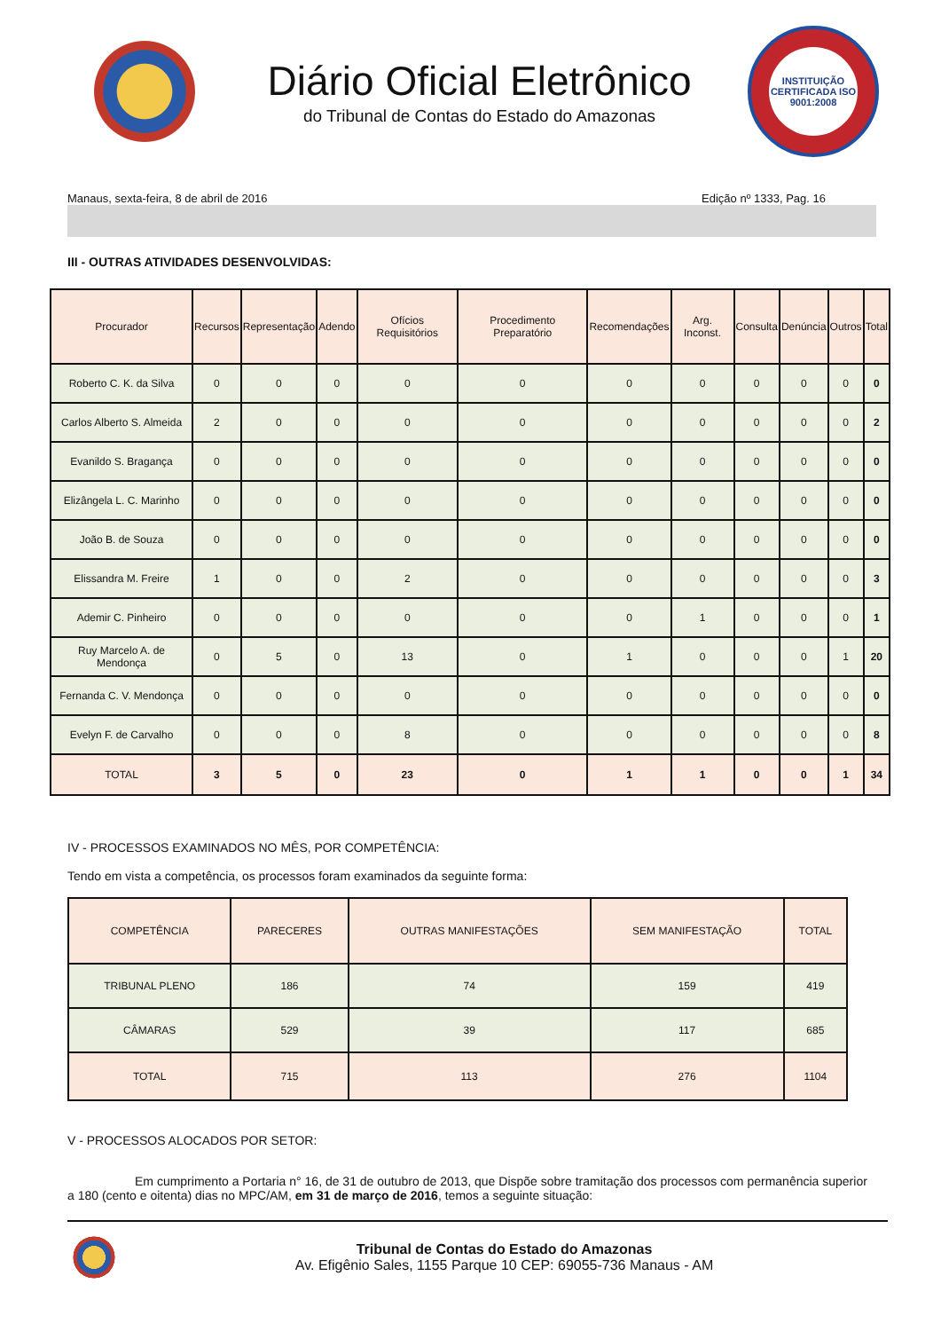Diário Oficial Eletrônico
do Tribunal de Contas do Estado do Amazonas
INSTITUIÇÃO CERTIFICADA ISO 9001:2008
Manaus, sexta-feira, 8 de abril de 2016 Edição nº 1333, Pag. 16
III - OUTRAS ATIVIDADES DESENVOLVIDAS:
| Procurador | Recursos | Representação | Adendo | Ofícios Requisitórios | Procedimento Preparatório | Recomendações | Arg. Inconst. | Consulta | Denúncia | Outros | Total |
| --- | --- | --- | --- | --- | --- | --- | --- | --- | --- | --- | --- |
| Roberto C. K. da Silva | 0 | 0 | 0 | 0 | 0 | 0 | 0 | 0 | 0 | 0 | 0 |
| Carlos Alberto S. Almeida | 2 | 0 | 0 | 0 | 0 | 0 | 0 | 0 | 0 | 0 | 2 |
| Evanildo S. Bragança | 0 | 0 | 0 | 0 | 0 | 0 | 0 | 0 | 0 | 0 | 0 |
| Elizângela L. C. Marinho | 0 | 0 | 0 | 0 | 0 | 0 | 0 | 0 | 0 | 0 | 0 |
| João B. de Souza | 0 | 0 | 0 | 0 | 0 | 0 | 0 | 0 | 0 | 0 | 0 |
| Elissandra M. Freire | 1 | 0 | 0 | 2 | 0 | 0 | 0 | 0 | 0 | 0 | 3 |
| Ademir C. Pinheiro | 0 | 0 | 0 | 0 | 0 | 0 | 1 | 0 | 0 | 0 | 1 |
| Ruy Marcelo A. de Mendonça | 0 | 5 | 0 | 13 | 0 | 1 | 0 | 0 | 0 | 1 | 20 |
| Fernanda C. V. Mendonça | 0 | 0 | 0 | 0 | 0 | 0 | 0 | 0 | 0 | 0 | 0 |
| Evelyn F. de Carvalho | 0 | 0 | 0 | 8 | 0 | 0 | 0 | 0 | 0 | 0 | 8 |
| TOTAL | 3 | 5 | 0 | 23 | 0 | 1 | 1 | 0 | 0 | 1 | 34 |
IV - PROCESSOS EXAMINADOS NO MÊS, POR COMPETÊNCIA:
Tendo em vista a competência, os processos foram examinados da seguinte forma:
| COMPETÊNCIA | PARECERES | OUTRAS MANIFESTAÇÕES | SEM MANIFESTAÇÃO | TOTAL |
| --- | --- | --- | --- | --- |
| TRIBUNAL PLENO | 186 | 74 | 159 | 419 |
| CÂMARAS | 529 | 39 | 117 | 685 |
| TOTAL | 715 | 113 | 276 | 1104 |
V - PROCESSOS ALOCADOS POR SETOR:
Em cumprimento a Portaria n° 16, de 31 de outubro de 2013, que Dispõe sobre tramitação dos processos com permanência superior a 180 (cento e oitenta) dias no MPC/AM, em 31 de março de 2016, temos a seguinte situação:
Tribunal de Contas do Estado do Amazonas
Av. Efigênio Sales, 1155 Parque 10 CEP: 69055-736 Manaus - AM